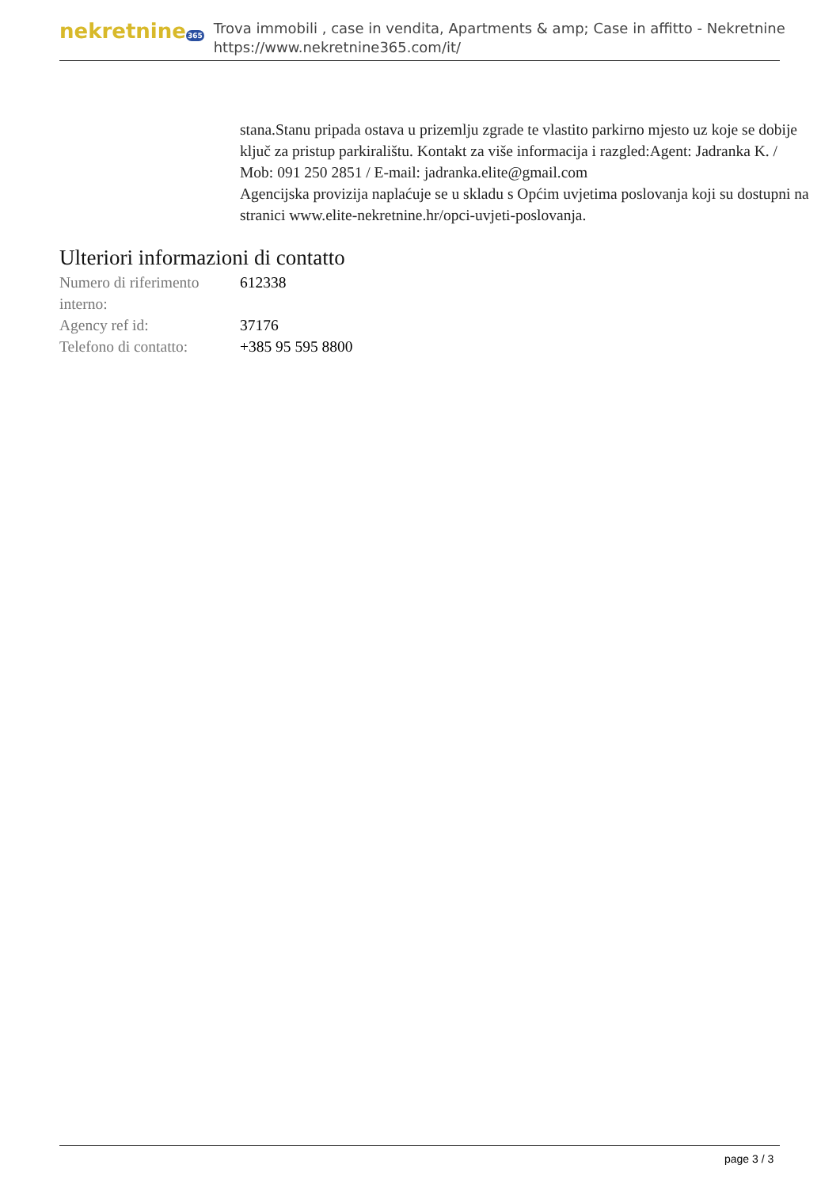nekretnine365
Trova immobili , case in vendita, Apartments & amp; Case in affitto - Nekretnine
https://www.nekretnine365.com/it/
stana.Stanu pripada ostava u prizemlju zgrade te vlastito parkirno mjesto uz koje se dobije ključ za pristup parkiralištu. Kontakt za više informacija i razgled:Agent: Jadranka K. / Mob: 091 250 2851 / E-mail: jadranka.elite@gmail.com
Agencijska provizija naplaćuje se u skladu s Općim uvjetima poslovanja koji su dostupni na stranici www.elite-nekretnine.hr/opci-uvjeti-poslovanja.
Ulteriori informazioni di contatto
| Numero di riferimento interno: | 612338 |
| Agency ref id: | 37176 |
| Telefono di contatto: | +385 95 595 8800 |
page 3 / 3